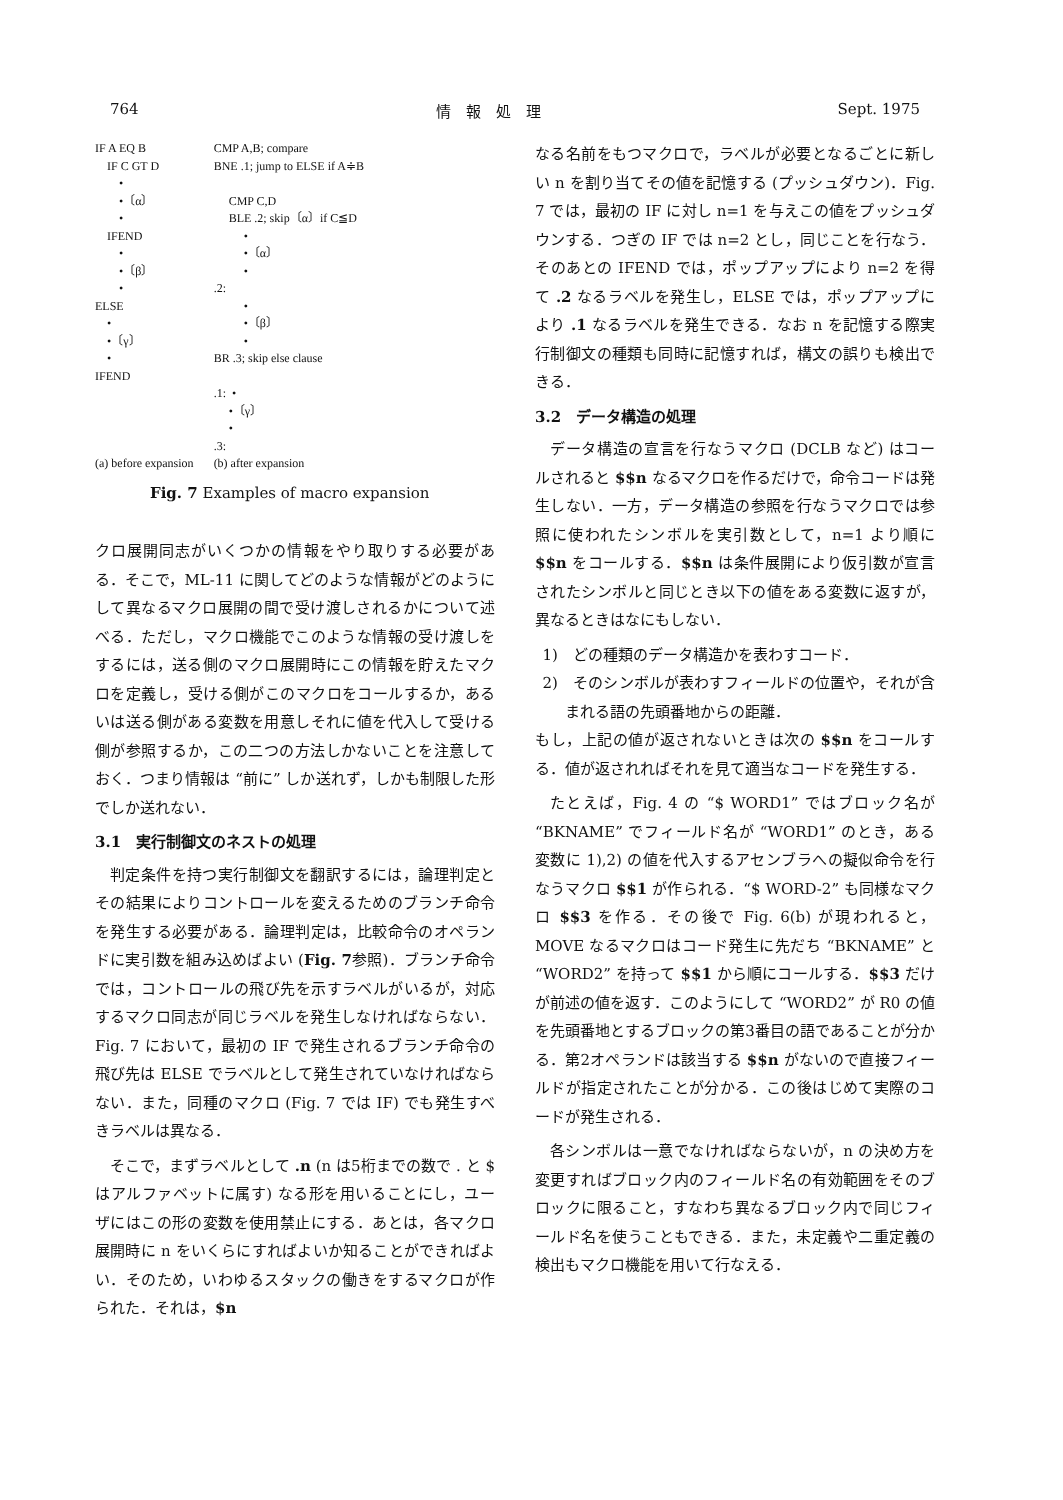764 情　報　処　理 Sept. 1975
IF A EQ B
    IF C GT D
        •
        •〔α〕
        •
    IFEND
        •
        •〔β〕
        •
ELSE
    •
    •〔γ〕
    •
IFEND




(a) before expansion
CMP A,B; compare
BNE .1; jump to ELSE if A≑B

     CMP C,D
     BLE .2; skip〔α〕if C≦D
          •
          •〔α〕
          •
.2:
          •
          •〔β〕
          •
BR .3; skip else clause

.1:  •
     •〔γ〕
     •
.3:
(b) after expansion
Fig. 7 Examples of macro expansion
クロ展開同志がいくつかの情報をやり取りする必要がある．そこで，ML-11 に関してどのような情報がどのようにして異なるマクロ展開の間で受け渡しされるかについて述べる．ただし，マクロ機能でこのような情報の受け渡しをするには，送る側のマクロ展開時にこの情報を貯えたマクロを定義し，受ける側がこのマクロをコールするか，あるいは送る側がある変数を用意しそれに値を代入して受ける側が参照するか，この二つの方法しかないことを注意しておく．つまり情報は “前に” しか送れず，しかも制限した形でしか送れない．
3.1　実行制御文のネストの処理
判定条件を持つ実行制御文を翻訳するには，論理判定とその結果によりコントロールを変えるためのブランチ命令を発生する必要がある．論理判定は，比較命令のオペランドに実引数を組み込めばよい (Fig. 7参照)．ブランチ命令では，コントロールの飛び先を示すラベルがいるが，対応するマクロ同志が同じラベルを発生しなければならない．Fig. 7 において，最初の IF で発生されるブランチ命令の飛び先は ELSE でラベルとして発生されていなければならない．また，同種のマクロ (Fig. 7 では IF) でも発生すべきラベルは異なる．
そこで，まずラベルとして .n (n は5桁までの数で . と $ はアルファベットに属す) なる形を用いることにし，ユーザにはこの形の変数を使用禁止にする．あとは，各マクロ展開時に n をいくらにすればよいか知ることができればよい．そのため，いわゆるスタックの働きをするマクロが作られた．それは，$n
なる名前をもつマクロで，ラベルが必要となるごとに新しい n を割り当てその値を記憶する (プッシュダウン)．Fig. 7 では，最初の IF に対し n=1 を与えこの値をプッシュダウンする．つぎの IF では n=2 とし，同じことを行なう．そのあとの IFEND では，ポップアップにより n=2 を得て .2 なるラベルを発生し，ELSE では，ポップアップにより .1 なるラベルを発生できる．なお n を記憶する際実行制御文の種類も同時に記憶すれば，構文の誤りも検出できる．
3.2　データ構造の処理
データ構造の宣言を行なうマクロ (DCLB など) はコールされると $$n なるマクロを作るだけで，命令コードは発生しない．一方，データ構造の参照を行なうマクロでは参照に使われたシンボルを実引数として，n=1 より順に $$n をコールする．$$n は条件展開により仮引数が宣言されたシンボルと同じとき以下の値をある変数に返すが，異なるときはなにもしない．
1)　どの種類のデータ構造かを表わすコード．
2)　そのシンボルが表わすフィールドの位置や，それが含まれる語の先頭番地からの距離．
もし，上記の値が返されないときは次の $$n をコールする．値が返されればそれを見て適当なコードを発生する．
たとえば，Fig. 4 の “$ WORD1” ではブロック名が “BKNAME” でフィールド名が “WORD1” のとき，ある変数に 1),2) の値を代入するアセンブラへの擬似命令を行なうマクロ $$1 が作られる．“$ WORD-2” も同様なマクロ $$3 を作る．その後で Fig. 6(b) が現われると，MOVE なるマクロはコード発生に先だち “BKNAME” と “WORD2” を持って $$1 から順にコールする．$$3 だけが前述の値を返す．このようにして “WORD2” が R0 の値を先頭番地とするブロックの第3番目の語であることが分かる．第2オペランドは該当する $$n がないので直接フィールドが指定されたことが分かる．この後はじめて実際のコードが発生される．
各シンボルは一意でなければならないが，n の決め方を変更すればブロック内のフィールド名の有効範囲をそのブロックに限ること，すなわち異なるブロック内で同じフィールド名を使うこともできる．また，未定義や二重定義の検出もマクロ機能を用いて行なえる．